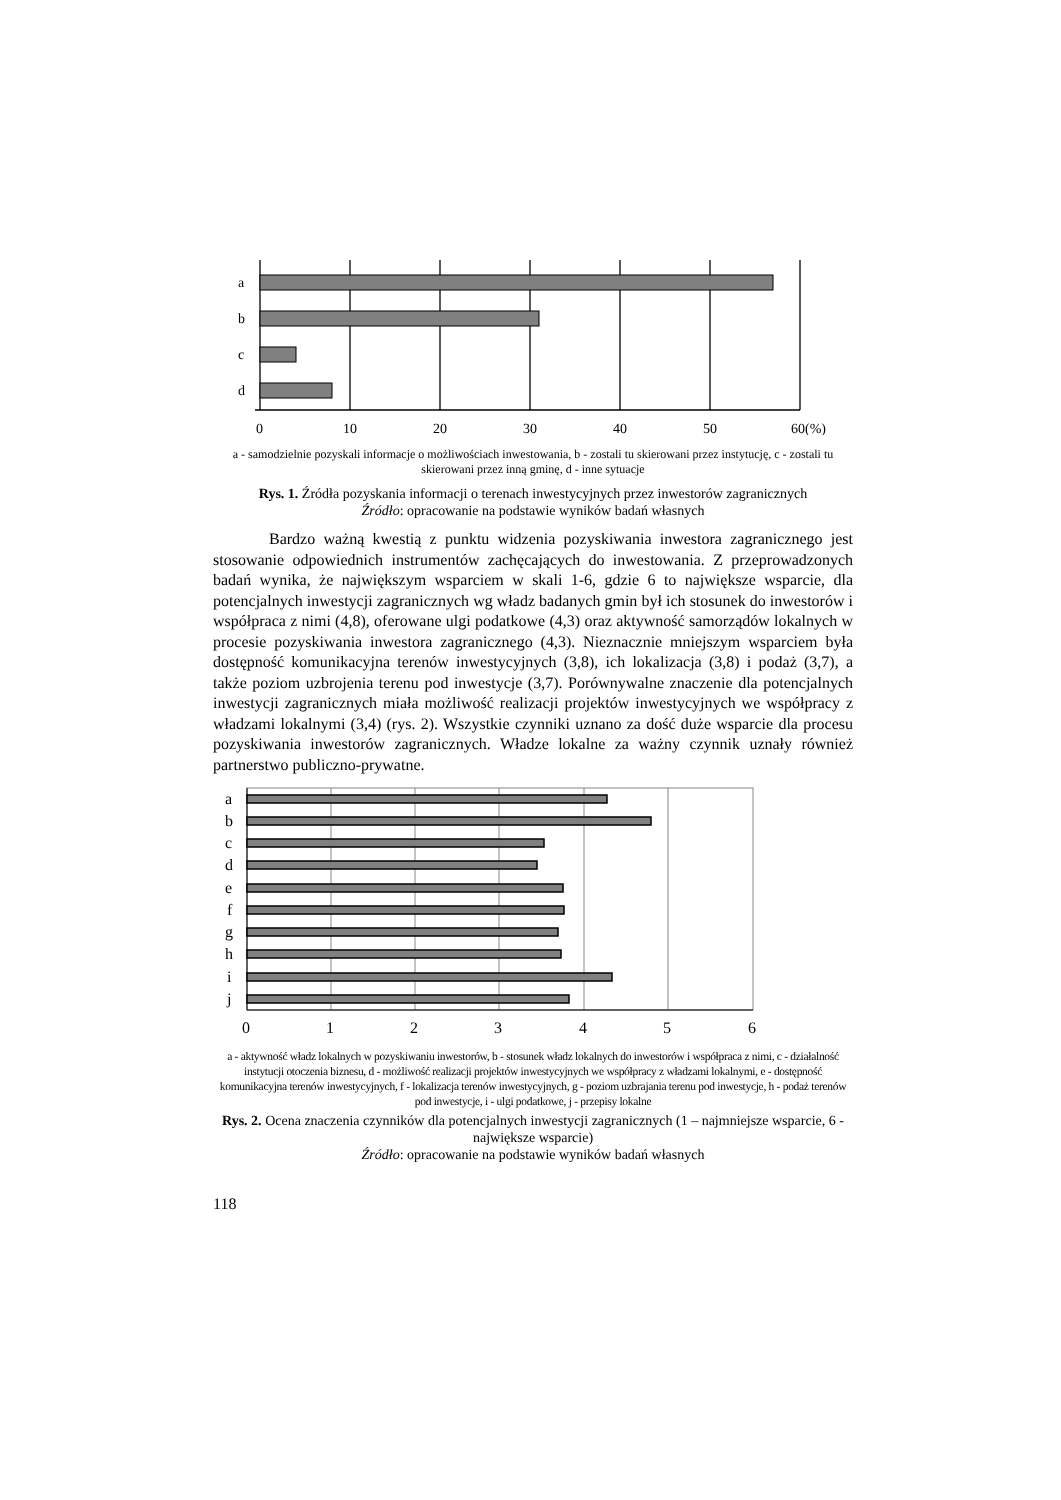a
b
c
d
0
10
20
30
40
50
60(%)
a - samodzielnie pozyskali informacje o możliwościach inwestowania, b - zostali tu skierowani przez instytucję, c - zostali tu skierowani przez inną gminę, d - inne sytuacje
Rys. 1. Źródła pozyskania informacji o terenach inwestycyjnych przez inwestorów zagranicznych
Źródło: opracowanie na podstawie wyników badań własnych
Bardzo ważną kwestią z punktu widzenia pozyskiwania inwestora zagranicznego jest stosowanie odpowiednich instrumentów zachęcających do inwestowania. Z przeprowadzonych badań wynika, że największym wsparciem w skali 1-6, gdzie 6 to największe wsparcie, dla potencjalnych inwestycji zagranicznych wg władz badanych gmin był ich stosunek do inwestorów i współpraca z nimi (4,8), oferowane ulgi podatkowe (4,3) oraz aktywność samorządów lokalnych w procesie pozyskiwania inwestora zagranicznego (4,3). Nieznacznie mniejszym wsparciem była dostępność komunikacyjna terenów inwestycyjnych (3,8), ich lokalizacja (3,8) i podaż (3,7), a także poziom uzbrojenia terenu pod inwestycje (3,7). Porównywalne znaczenie dla potencjalnych inwestycji zagranicznych miała możliwość realizacji projektów inwestycyjnych we współpracy z władzami lokalnymi (3,4) (rys. 2). Wszystkie czynniki uznano za dość duże wsparcie dla procesu pozyskiwania inwestorów zagranicznych. Władze lokalne za ważny czynnik uznały również partnerstwo publiczno-prywatne.
a
b
c
d
e
f
g
h
i
j
0
1
2
3
4
5
6
a - aktywność władz lokalnych w pozyskiwaniu inwestorów, b - stosunek władz lokalnych do inwestorów i współpraca z nimi, c - działalność instytucji otoczenia biznesu, d - możliwość realizacji projektów inwestycyjnych we współpracy z władzami lokalnymi, e - dostępność komunikacyjna terenów inwestycyjnych, f - lokalizacja terenów inwestycyjnych, g - poziom uzbrajania terenu pod inwestycje, h - podaż terenów pod inwestycje, i - ulgi podatkowe, j - przepisy lokalne
Rys. 2. Ocena znaczenia czynników dla potencjalnych inwestycji zagranicznych (1 – najmniejsze wsparcie, 6 - największe wsparcie)
Źródło: opracowanie na podstawie wyników badań własnych
118